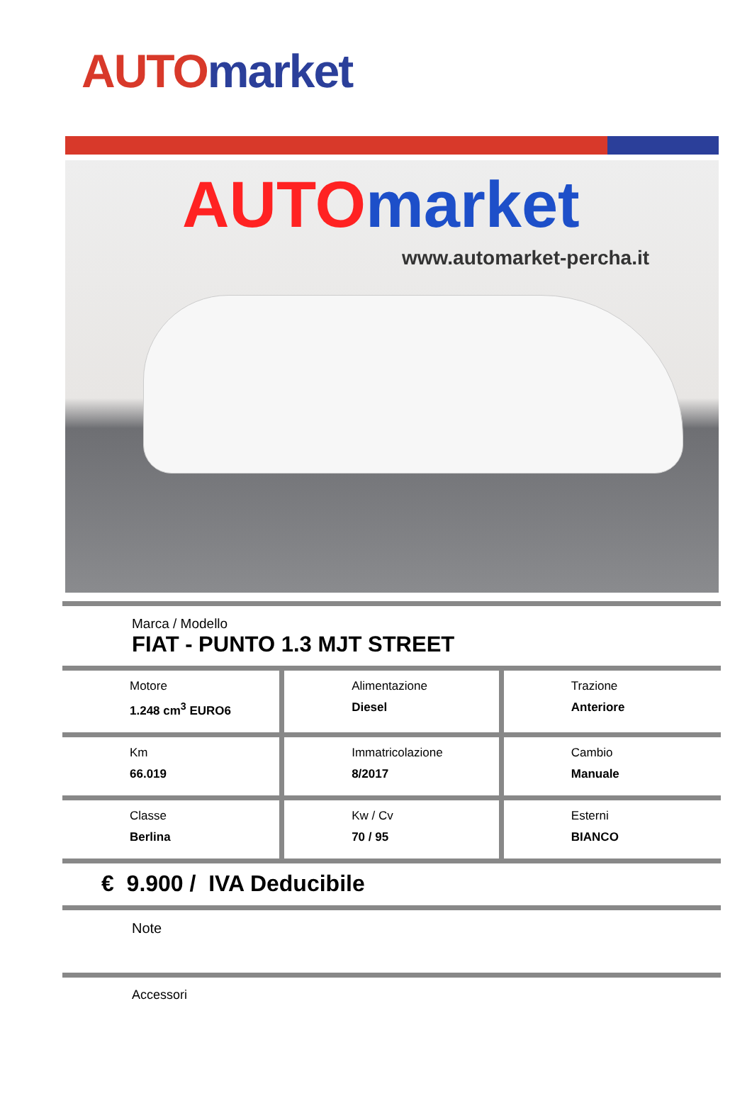AUTO market
AUTO market
www.automarket-percha.it
Marca / Modello
FIAT - PUNTO 1.3 MJT STREET
| Motore 1.248 cm<sup>3</sup> EURO6 | Alimentazione Diesel | Trazione Anteriore |
| Km 66.019 | Immatricolazione 8/2017 | Cambio Manuale |
| Classe Berlina | Kw / Cv 70 / 95 | Esterni BIANCO |
€ 9.900 / IVA Deducibile
Note
Accessori